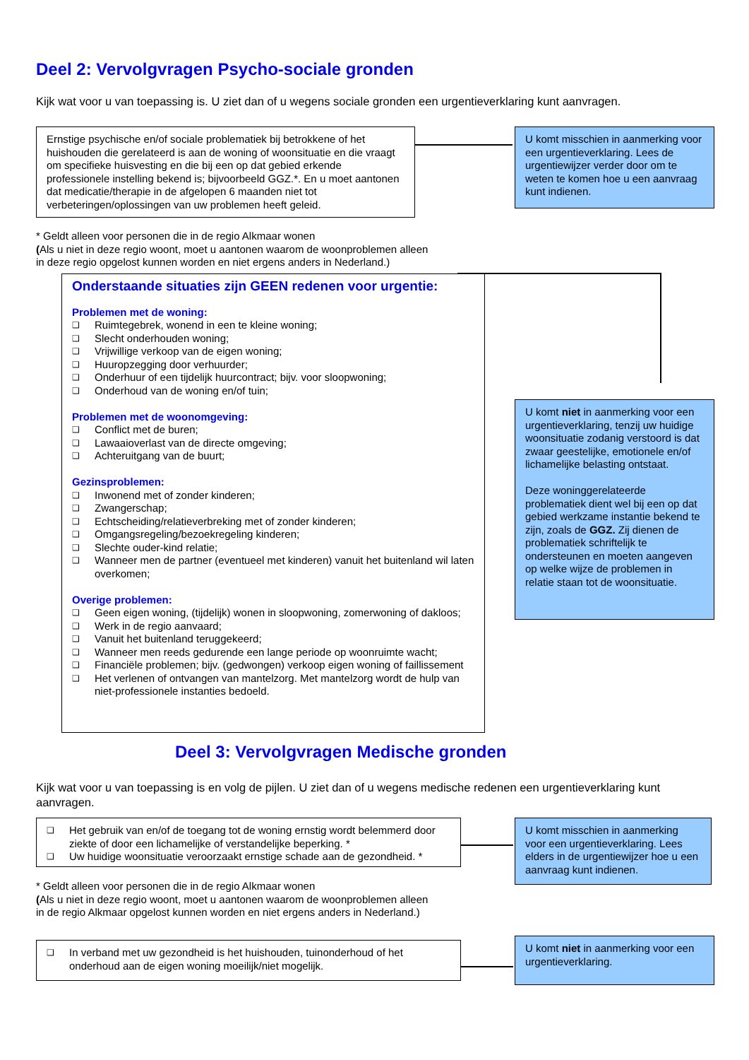Deel 2: Vervolgvragen Psycho-sociale gronden
Kijk wat voor u van toepassing is. U ziet dan of u wegens sociale gronden een urgentieverklaring kunt aanvragen.
Ernstige psychische en/of sociale problematiek bij betrokkene of het huishouden die gerelateerd is aan de woning of woonsituatie en die vraagt om specifieke huisvesting en die bij een op dat gebied erkende professionele instelling bekend is; bijvoorbeeld GGZ.*. En u moet aantonen dat medicatie/therapie in de afgelopen 6 maanden niet tot verbeteringen/oplossingen van uw problemen heeft geleid.
U komt misschien in aanmerking voor een urgentieverklaring. Lees de urgentiewijzer verder door om te weten te komen hoe u een aanvraag kunt indienen.
* Geldt alleen voor personen die in de regio Alkmaar wonen
(Als u niet in deze regio woont, moet u aantonen waarom de woonproblemen alleen
in deze regio opgelost kunnen worden en niet ergens anders in Nederland.)
Onderstaande situaties zijn GEEN redenen voor urgentie:
Problemen met de woning:
❑ Ruimtegebrek, wonend in een te kleine woning;
❑ Slecht onderhouden woning;
❑ Vrijwillige verkoop van de eigen woning;
❑ Huuropzegging door verhuurder;
❑ Onderhuur of een tijdelijk huurcontract; bijv. voor sloopwoning;
❑ Onderhoud van de woning en/of tuin;
Problemen met de woonomgeving:
❑ Conflict met de buren;
❑ Lawaaioverlast van de directe omgeving;
❑ Achteruitgang van de buurt;
Gezinsproblemen:
❑ Inwonend met of zonder kinderen;
❑ Zwangerschap;
❑ Echtscheiding/relatieverbreking met of zonder kinderen;
❑ Omgangsregeling/bezoekregeling kinderen;
❑ Slechte ouder-kind relatie;
❑ Wanneer men de partner (eventueel met kinderen) vanuit het buitenland wil laten overkomen;
Overige problemen:
❑ Geen eigen woning, (tijdelijk) wonen in sloopwoning, zomerwoning of dakloos;
❑ Werk in de regio aanvaard;
❑ Vanuit het buitenland teruggekeerd;
❑ Wanneer men reeds gedurende een lange periode op woonruimte wacht;
❑ Financiële problemen; bijv. (gedwongen) verkoop eigen woning of faillissement
❑ Het verlenen of ontvangen van mantelzorg. Met mantelzorg wordt de hulp van niet-professionele instanties bedoeld.
U komt niet in aanmerking voor een urgentieverklaring, tenzij uw huidige woonsituatie zodanig verstoord is dat zwaar geestelijke, emotionele en/of lichamelijke belasting ontstaat.
Deze woninggerelateerde problematiek dient wel bij een op dat gebied werkzame instantie bekend te zijn, zoals de GGZ. Zij dienen de problematiek schriftelijk te ondersteunen en moeten aangeven op welke wijze de problemen in relatie staan tot de woonsituatie.
Deel 3: Vervolgvragen Medische gronden
Kijk wat voor u van toepassing is en volg de pijlen. U ziet dan of u wegens medische redenen een urgentieverklaring kunt aanvragen.
❑ Het gebruik van en/of de toegang tot de woning ernstig wordt belemmerd door ziekte of door een lichamelijke of verstandelijke beperking. *
❑ Uw huidige woonsituatie veroorzaakt ernstige schade aan de gezondheid. *
U komt misschien in aanmerking voor een urgentieverklaring. Lees elders in de urgentiewijzer hoe u een aanvraag kunt indienen.
* Geldt alleen voor personen die in de regio Alkmaar wonen
(Als u niet in deze regio woont, moet u aantonen waarom de woonproblemen alleen
in de regio Alkmaar opgelost kunnen worden en niet ergens anders in Nederland.)
❑ In verband met uw gezondheid is het huishouden, tuinonderhoud of het onderhoud aan de eigen woning moeilijk/niet mogelijk.
U komt niet in aanmerking voor een urgentieverklaring.